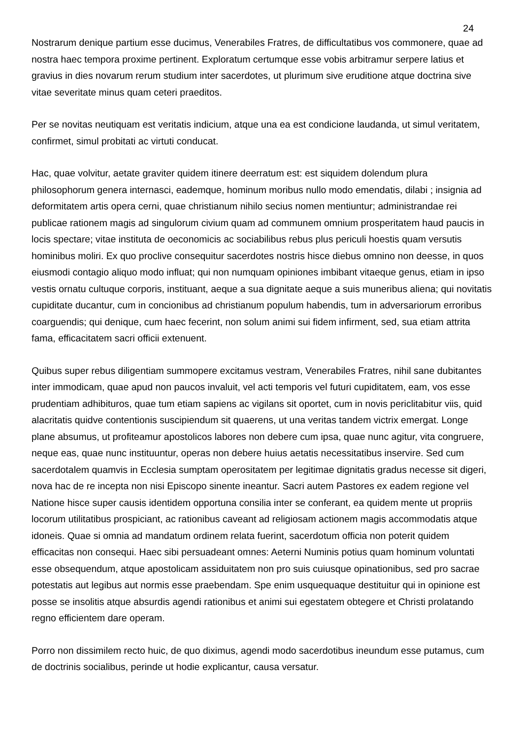24
Nostrarum denique partium esse ducimus, Venerabiles Fratres, de difficultatibus vos commonere, quae ad nostra haec tempora proxime pertinent. Exploratum certumque esse vobis arbitramur serpere latius et gravius in dies novarum rerum studium inter sacerdotes, ut plurimum sive eruditione atque doctrina sive vitae severitate minus quam ceteri praeditos.
Per se novitas neutiquam est veritatis indicium, atque una ea est condicione laudanda, ut simul veritatem, confirmet, simul probitati ac virtuti conducat.
Hac, quae volvitur, aetate graviter quidem itinere deerratum est: est siquidem dolendum plura philosophorum genera internasci, eademque, hominum moribus nullo modo emendatis, dilabi ; insignia ad deformitatem artis opera cerni, quae christianum nihilo secius nomen mentiuntur; administrandae rei publicae rationem magis ad singulorum civium quam ad communem omnium prosperitatem haud paucis in locis spectare; vitae instituta de oeconomicis ac sociabilibus rebus plus periculi hoestis quam versutis hominibus moliri. Ex quo proclive consequitur sacerdotes nostris hisce diebus omnino non deesse, in quos eiusmodi contagio aliquo modo influat; qui non numquam opiniones imbibant vitaeque genus, etiam in ipso vestis ornatu cultuque corporis, instituant, aeque a sua dignitate aeque a suis muneribus aliena; qui novitatis cupiditate ducantur, cum in concionibus ad christianum populum habendis, tum in adversariorum erroribus coarguendis; qui denique, cum haec fecerint, non solum animi sui fidem infirment, sed, sua etiam attrita fama, efficacitatem sacri officii extenuent.
Quibus super rebus diligentiam summopere excitamus vestram, Venerabiles Fratres, nihil sane dubitantes inter immodicam, quae apud non paucos invaluit, vel acti temporis vel futuri cupiditatem, eam, vos esse prudentiam adhibituros, quae tum etiam sapiens ac vigilans sit oportet, cum in novis periclitabitur viis, quid alacritatis quidve contentionis suscipiendum sit quaerens, ut una veritas tandem victrix emergat. Longe plane absumus, ut profiteamur apostolicos labores non debere cum ipsa, quae nunc agitur, vita congruere, neque eas, quae nunc instituuntur, operas non debere huius aetatis necessitatibus inservire. Sed cum sacerdotalem quamvis in Ecclesia sumptam operositatem per legitimae dignitatis gradus necesse sit digeri, nova hac de re incepta non nisi Episcopo sinente ineantur. Sacri autem Pastores ex eadem regione vel Natione hisce super causis identidem opportuna consilia inter se conferant, ea quidem mente ut propriis locorum utilitatibus prospiciant, ac rationibus caveant ad religiosam actionem magis accommodatis atque idoneis. Quae si omnia ad mandatum ordinem relata fuerint, sacerdotum officia non poterit quidem efficacitas non consequi. Haec sibi persuadeant omnes: Aeterni Numinis potius quam hominum voluntati esse obsequendum, atque apostolicam assiduitatem non pro suis cuiusque opinationibus, sed pro sacrae potestatis aut legibus aut normis esse praebendam. Spe enim usquequaque destituitur qui in opinione est posse se insolitis atque absurdis agendi rationibus et animi sui egestatem obtegere et Christi prolatando regno efficientem dare operam.
Porro non dissimilem recto huic, de quo diximus, agendi modo sacerdotibus ineundum esse putamus, cum de doctrinis socialibus, perinde ut hodie explicantur, causa versatur.